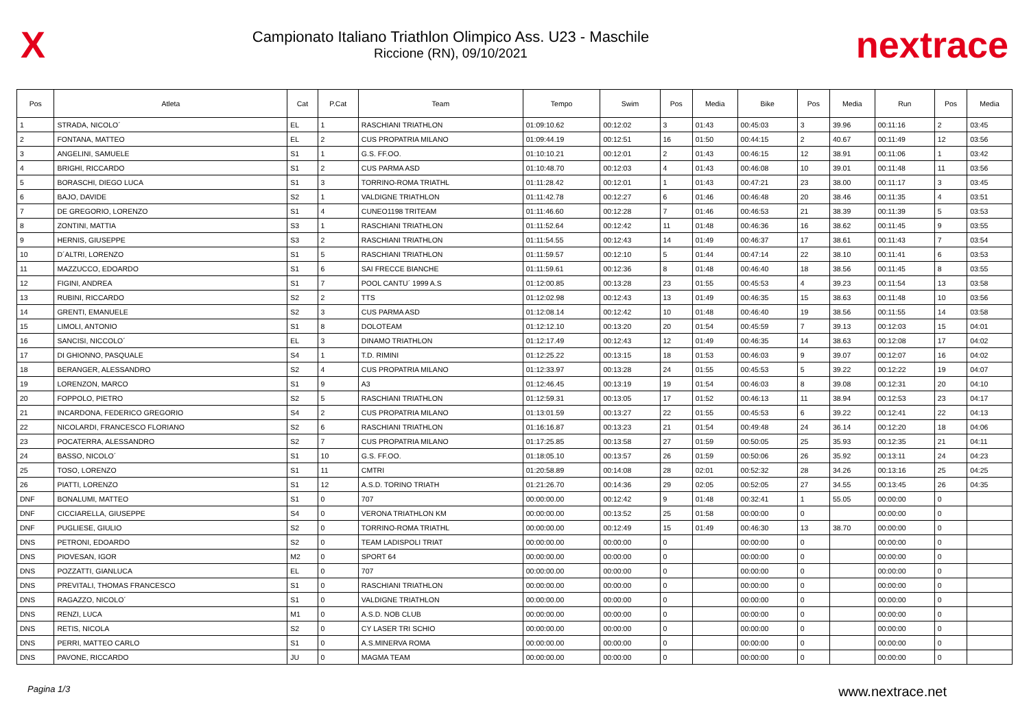X
Campionato Italiano Triathlon Olimpico Ass. U23 - Maschile
Riccione (RN), 09/10/2021
nextrace
| Pos | Atleta | Cat | P.Cat | Team | Tempo | Swim | Pos | Media | Bike | Pos | Media | Run | Pos | Media |
| --- | --- | --- | --- | --- | --- | --- | --- | --- | --- | --- | --- | --- | --- | --- |
| 1 | STRADA, NICOLO´ | EL | 1 | RASCHIANI TRIATHLON | 01:09:10.62 | 00:12:02 | 3 | 01:43 | 00:45:03 | 3 | 39.96 | 00:11:16 | 2 | 03:45 |
| 2 | FONTANA, MATTEO | EL | 2 | CUS PROPATRIA MILANO | 01:09:44.19 | 00:12:51 | 16 | 01:50 | 00:44:15 | 2 | 40.67 | 00:11:49 | 12 | 03:56 |
| 3 | ANGELINI, SAMUELE | S1 | 1 | G.S. FF.OO. | 01:10:10.21 | 00:12:01 | 2 | 01:43 | 00:46:15 | 12 | 38.91 | 00:11:06 | 1 | 03:42 |
| 4 | BRIGHI, RICCARDO | S1 | 2 | CUS PARMA ASD | 01:10:48.70 | 00:12:03 | 4 | 01:43 | 00:46:08 | 10 | 39.01 | 00:11:48 | 11 | 03:56 |
| 5 | BORASCHI, DIEGO LUCA | S1 | 3 | TORRINO-ROMA TRIATHL | 01:11:28.42 | 00:12:01 | 1 | 01:43 | 00:47:21 | 23 | 38.00 | 00:11:17 | 3 | 03:45 |
| 6 | BAJO, DAVIDE | S2 | 1 | VALDIGNE TRIATHLON | 01:11:42.78 | 00:12:27 | 6 | 01:46 | 00:46:48 | 20 | 38.46 | 00:11:35 | 4 | 03:51 |
| 7 | DE GREGORIO, LORENZO | S1 | 4 | CUNEO1198 TRITEAM | 01:11:46.60 | 00:12:28 | 7 | 01:46 | 00:46:53 | 21 | 38.39 | 00:11:39 | 5 | 03:53 |
| 8 | ZONTINI, MATTIA | S3 | 1 | RASCHIANI TRIATHLON | 01:11:52.64 | 00:12:42 | 11 | 01:48 | 00:46:36 | 16 | 38.62 | 00:11:45 | 9 | 03:55 |
| 9 | HERNIS, GIUSEPPE | S3 | 2 | RASCHIANI TRIATHLON | 01:11:54.55 | 00:12:43 | 14 | 01:49 | 00:46:37 | 17 | 38.61 | 00:11:43 | 7 | 03:54 |
| 10 | D´ALTRI, LORENZO | S1 | 5 | RASCHIANI TRIATHLON | 01:11:59.57 | 00:12:10 | 5 | 01:44 | 00:47:14 | 22 | 38.10 | 00:11:41 | 6 | 03:53 |
| 11 | MAZZUCCO, EDOARDO | S1 | 6 | SAI FRECCE BIANCHE | 01:11:59.61 | 00:12:36 | 8 | 01:48 | 00:46:40 | 18 | 38.56 | 00:11:45 | 8 | 03:55 |
| 12 | FIGINI, ANDREA | S1 | 7 | POOL CANTU´ 1999 A.S | 01:12:00.85 | 00:13:28 | 23 | 01:55 | 00:45:53 | 4 | 39.23 | 00:11:54 | 13 | 03:58 |
| 13 | RUBINI, RICCARDO | S2 | 2 | TTS | 01:12:02.98 | 00:12:43 | 13 | 01:49 | 00:46:35 | 15 | 38.63 | 00:11:48 | 10 | 03:56 |
| 14 | GRENTI, EMANUELE | S2 | 3 | CUS PARMA ASD | 01:12:08.14 | 00:12:42 | 10 | 01:48 | 00:46:40 | 19 | 38.56 | 00:11:55 | 14 | 03:58 |
| 15 | LIMOLI, ANTONIO | S1 | 8 | DOLOTEAM | 01:12:12.10 | 00:13:20 | 20 | 01:54 | 00:45:59 | 7 | 39.13 | 00:12:03 | 15 | 04:01 |
| 16 | SANCISI, NICCOLO´ | EL | 3 | DINAMO TRIATHLON | 01:12:17.49 | 00:12:43 | 12 | 01:49 | 00:46:35 | 14 | 38.63 | 00:12:08 | 17 | 04:02 |
| 17 | DI GHIONNO, PASQUALE | S4 | 1 | T.D. RIMINI | 01:12:25.22 | 00:13:15 | 18 | 01:53 | 00:46:03 | 9 | 39.07 | 00:12:07 | 16 | 04:02 |
| 18 | BERANGER, ALESSANDRO | S2 | 4 | CUS PROPATRIA MILANO | 01:12:33.97 | 00:13:28 | 24 | 01:55 | 00:45:53 | 5 | 39.22 | 00:12:22 | 19 | 04:07 |
| 19 | LORENZON, MARCO | S1 | 9 | A3 | 01:12:46.45 | 00:13:19 | 19 | 01:54 | 00:46:03 | 8 | 39.08 | 00:12:31 | 20 | 04:10 |
| 20 | FOPPOLO, PIETRO | S2 | 5 | RASCHIANI TRIATHLON | 01:12:59.31 | 00:13:05 | 17 | 01:52 | 00:46:13 | 11 | 38.94 | 00:12:53 | 23 | 04:17 |
| 21 | INCARDONA, FEDERICO GREGORIO | S4 | 2 | CUS PROPATRIA MILANO | 01:13:01.59 | 00:13:27 | 22 | 01:55 | 00:45:53 | 6 | 39.22 | 00:12:41 | 22 | 04:13 |
| 22 | NICOLARDI, FRANCESCO FLORIANO | S2 | 6 | RASCHIANI TRIATHLON | 01:16:16.87 | 00:13:23 | 21 | 01:54 | 00:49:48 | 24 | 36.14 | 00:12:20 | 18 | 04:06 |
| 23 | POCATERRA, ALESSANDRO | S2 | 7 | CUS PROPATRIA MILANO | 01:17:25.85 | 00:13:58 | 27 | 01:59 | 00:50:05 | 25 | 35.93 | 00:12:35 | 21 | 04:11 |
| 24 | BASSO, NICOLO´ | S1 | 10 | G.S. FF.OO. | 01:18:05.10 | 00:13:57 | 26 | 01:59 | 00:50:06 | 26 | 35.92 | 00:13:11 | 24 | 04:23 |
| 25 | TOSO, LORENZO | S1 | 11 | CMTRI | 01:20:58.89 | 00:14:08 | 28 | 02:01 | 00:52:32 | 28 | 34.26 | 00:13:16 | 25 | 04:25 |
| 26 | PIATTI, LORENZO | S1 | 12 | A.S.D. TORINO TRIATH | 01:21:26.70 | 00:14:36 | 29 | 02:05 | 00:52:05 | 27 | 34.55 | 00:13:45 | 26 | 04:35 |
| DNF | BONALUMI, MATTEO | S1 | 0 | 707 | 00:00:00.00 | 00:12:42 | 9 | 01:48 | 00:32:41 | 1 | 55.05 | 00:00:00 | 0 | |
| DNF | CICCIARELLA, GIUSEPPE | S4 | 0 | VERONA TRIATHLON KM | 00:00:00.00 | 00:13:52 | 25 | 01:58 | 00:00:00 | 0 | | 00:00:00 | 0 | |
| DNF | PUGLIESE, GIULIO | S2 | 0 | TORRINO-ROMA TRIATHL | 00:00:00.00 | 00:12:49 | 15 | 01:49 | 00:46:30 | 13 | 38.70 | 00:00:00 | 0 | |
| DNS | PETRONI, EDOARDO | S2 | 0 | TEAM LADISPOLI TRIAT | 00:00:00.00 | 00:00:00 | 0 | | 00:00:00 | 0 | | 00:00:00 | 0 | |
| DNS | PIOVESAN, IGOR | M2 | 0 | SPORT 64 | 00:00:00.00 | 00:00:00 | 0 | | 00:00:00 | 0 | | 00:00:00 | 0 | |
| DNS | POZZATTI, GIANLUCA | EL | 0 | 707 | 00:00:00.00 | 00:00:00 | 0 | | 00:00:00 | 0 | | 00:00:00 | 0 | |
| DNS | PREVITALI, THOMAS FRANCESCO | S1 | 0 | RASCHIANI TRIATHLON | 00:00:00.00 | 00:00:00 | 0 | | 00:00:00 | 0 | | 00:00:00 | 0 | |
| DNS | RAGAZZO, NICOLO´ | S1 | 0 | VALDIGNE TRIATHLON | 00:00:00.00 | 00:00:00 | 0 | | 00:00:00 | 0 | | 00:00:00 | 0 | |
| DNS | RENZI, LUCA | M1 | 0 | A.S.D. NOB CLUB | 00:00:00.00 | 00:00:00 | 0 | | 00:00:00 | 0 | | 00:00:00 | 0 | |
| DNS | RETIS, NICOLA | S2 | 0 | CY LASER TRI SCHIO | 00:00:00.00 | 00:00:00 | 0 | | 00:00:00 | 0 | | 00:00:00 | 0 | |
| DNS | PERRI, MATTEO CARLO | S1 | 0 | A.S.MINERVA ROMA | 00:00:00.00 | 00:00:00 | 0 | | 00:00:00 | 0 | | 00:00:00 | 0 | |
| DNS | PAVONE, RICCARDO | JU | 0 | MAGMA TEAM | 00:00:00.00 | 00:00:00 | 0 | | 00:00:00 | 0 | | 00:00:00 | 0 | |
Pagina 1/3 www.nextrace.net